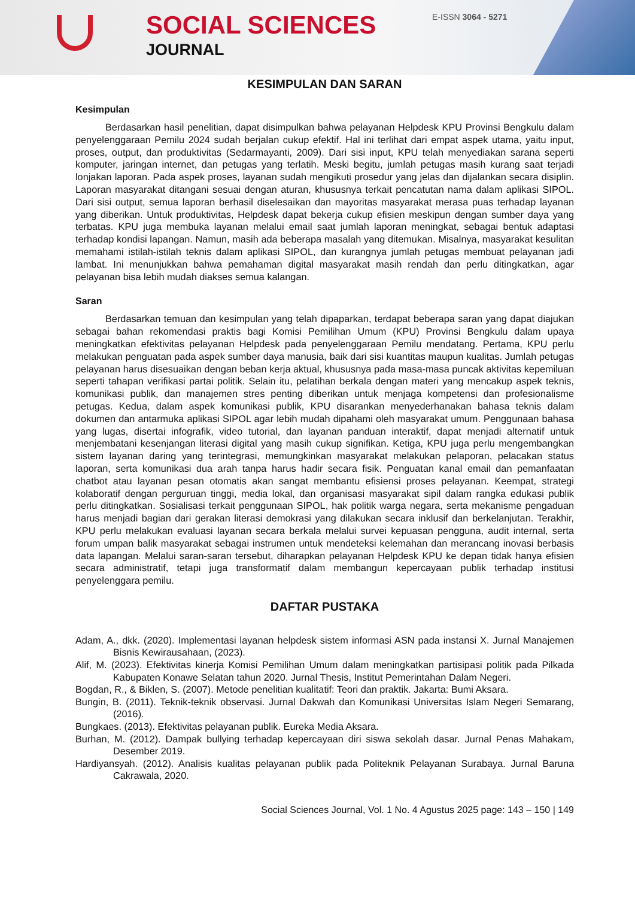SOCIAL SCIENCES
JOURNAL
E-ISSN 3064 - 5271
KESIMPULAN DAN SARAN
Kesimpulan
Berdasarkan hasil penelitian, dapat disimpulkan bahwa pelayanan Helpdesk KPU Provinsi Bengkulu dalam penyelenggaraan Pemilu 2024 sudah berjalan cukup efektif. Hal ini terlihat dari empat aspek utama, yaitu input, proses, output, dan produktivitas (Sedarmayanti, 2009). Dari sisi input, KPU telah menyediakan sarana seperti komputer, jaringan internet, dan petugas yang terlatih. Meski begitu, jumlah petugas masih kurang saat terjadi lonjakan laporan. Pada aspek proses, layanan sudah mengikuti prosedur yang jelas dan dijalankan secara disiplin. Laporan masyarakat ditangani sesuai dengan aturan, khususnya terkait pencatutan nama dalam aplikasi SIPOL. Dari sisi output, semua laporan berhasil diselesaikan dan mayoritas masyarakat merasa puas terhadap layanan yang diberikan. Untuk produktivitas, Helpdesk dapat bekerja cukup efisien meskipun dengan sumber daya yang terbatas. KPU juga membuka layanan melalui email saat jumlah laporan meningkat, sebagai bentuk adaptasi terhadap kondisi lapangan. Namun, masih ada beberapa masalah yang ditemukan. Misalnya, masyarakat kesulitan memahami istilah-istilah teknis dalam aplikasi SIPOL, dan kurangnya jumlah petugas membuat pelayanan jadi lambat. Ini menunjukkan bahwa pemahaman digital masyarakat masih rendah dan perlu ditingkatkan, agar pelayanan bisa lebih mudah diakses semua kalangan.
Saran
Berdasarkan temuan dan kesimpulan yang telah dipaparkan, terdapat beberapa saran yang dapat diajukan sebagai bahan rekomendasi praktis bagi Komisi Pemilihan Umum (KPU) Provinsi Bengkulu dalam upaya meningkatkan efektivitas pelayanan Helpdesk pada penyelenggaraan Pemilu mendatang. Pertama, KPU perlu melakukan penguatan pada aspek sumber daya manusia, baik dari sisi kuantitas maupun kualitas. Jumlah petugas pelayanan harus disesuaikan dengan beban kerja aktual, khususnya pada masa-masa puncak aktivitas kepemiluan seperti tahapan verifikasi partai politik. Selain itu, pelatihan berkala dengan materi yang mencakup aspek teknis, komunikasi publik, dan manajemen stres penting diberikan untuk menjaga kompetensi dan profesionalisme petugas. Kedua, dalam aspek komunikasi publik, KPU disarankan menyederhanakan bahasa teknis dalam dokumen dan antarmuka aplikasi SIPOL agar lebih mudah dipahami oleh masyarakat umum. Penggunaan bahasa yang lugas, disertai infografik, video tutorial, dan layanan panduan interaktif, dapat menjadi alternatif untuk menjembatani kesenjangan literasi digital yang masih cukup signifikan. Ketiga, KPU juga perlu mengembangkan sistem layanan daring yang terintegrasi, memungkinkan masyarakat melakukan pelaporan, pelacakan status laporan, serta komunikasi dua arah tanpa harus hadir secara fisik. Penguatan kanal email dan pemanfaatan chatbot atau layanan pesan otomatis akan sangat membantu efisiensi proses pelayanan. Keempat, strategi kolaboratif dengan perguruan tinggi, media lokal, dan organisasi masyarakat sipil dalam rangka edukasi publik perlu ditingkatkan. Sosialisasi terkait penggunaan SIPOL, hak politik warga negara, serta mekanisme pengaduan harus menjadi bagian dari gerakan literasi demokrasi yang dilakukan secara inklusif dan berkelanjutan. Terakhir, KPU perlu melakukan evaluasi layanan secara berkala melalui survei kepuasan pengguna, audit internal, serta forum umpan balik masyarakat sebagai instrumen untuk mendeteksi kelemahan dan merancang inovasi berbasis data lapangan. Melalui saran-saran tersebut, diharapkan pelayanan Helpdesk KPU ke depan tidak hanya efisien secara administratif, tetapi juga transformatif dalam membangun kepercayaan publik terhadap institusi penyelenggara pemilu.
DAFTAR PUSTAKA
Adam, A., dkk. (2020). Implementasi layanan helpdesk sistem informasi ASN pada instansi X. Jurnal Manajemen Bisnis Kewirausahaan, (2023).
Alif, M. (2023). Efektivitas kinerja Komisi Pemilihan Umum dalam meningkatkan partisipasi politik pada Pilkada Kabupaten Konawe Selatan tahun 2020. Jurnal Thesis, Institut Pemerintahan Dalam Negeri.
Bogdan, R., & Biklen, S. (2007). Metode penelitian kualitatif: Teori dan praktik. Jakarta: Bumi Aksara.
Bungin, B. (2011). Teknik-teknik observasi. Jurnal Dakwah dan Komunikasi Universitas Islam Negeri Semarang, (2016).
Bungkaes. (2013). Efektivitas pelayanan publik. Eureka Media Aksara.
Burhan, M. (2012). Dampak bullying terhadap kepercayaan diri siswa sekolah dasar. Jurnal Penas Mahakam, Desember 2019.
Hardiyansyah. (2012). Analisis kualitas pelayanan publik pada Politeknik Pelayanan Surabaya. Jurnal Baruna Cakrawala, 2020.
Social Sciences Journal, Vol. 1 No. 4 Agustus 2025 page: 143 – 150 | 149